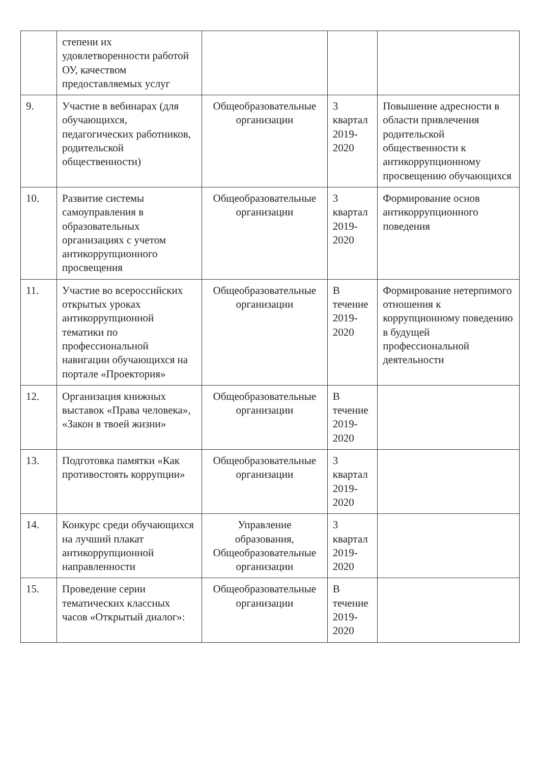| | степени их удовлетворенности работой ОУ, качеством предоставляемых услуг | | | |
| 9. | Участие в вебинарах (для обучающихся, педагогических работников, родительской общественности) | Общеобразовательные организации | 3 квартал 2019-2020 | Повышение адресности в области привлечения родительской общественности к антикоррупционному просвещению обучающихся |
| 10. | Развитие системы самоуправления в образовательных организациях с учетом антикоррупционного просвещения | Общеобразовательные организации | 3 квартал 2019-2020 | Формирование основ антикоррупционного поведения |
| 11. | Участие во всероссийских открытых уроках антикоррупционной тематики по профессиональной навигации обучающихся на портале «Проектория» | Общеобразовательные организации | В течение 2019-2020 | Формирование нетерпимого отношения к коррупционному поведению в будущей профессиональной деятельности |
| 12. | Организация книжных выставок «Права человека», «Закон в твоей жизни» | Общеобразовательные организации | В течение 2019-2020 | |
| 13. | Подготовка памятки «Как противостоять коррупции» | Общеобразовательные организации | 3 квартал 2019-2020 | |
| 14. | Конкурс среди обучающихся на лучший плакат антикоррупционной направленности | Управление образования, Общеобразовательные организации | 3 квартал 2019-2020 | |
| 15. | Проведение серии тематических классных часов «Открытый диалог»: | Общеобразовательные организации | В течение 2019-2020 | |